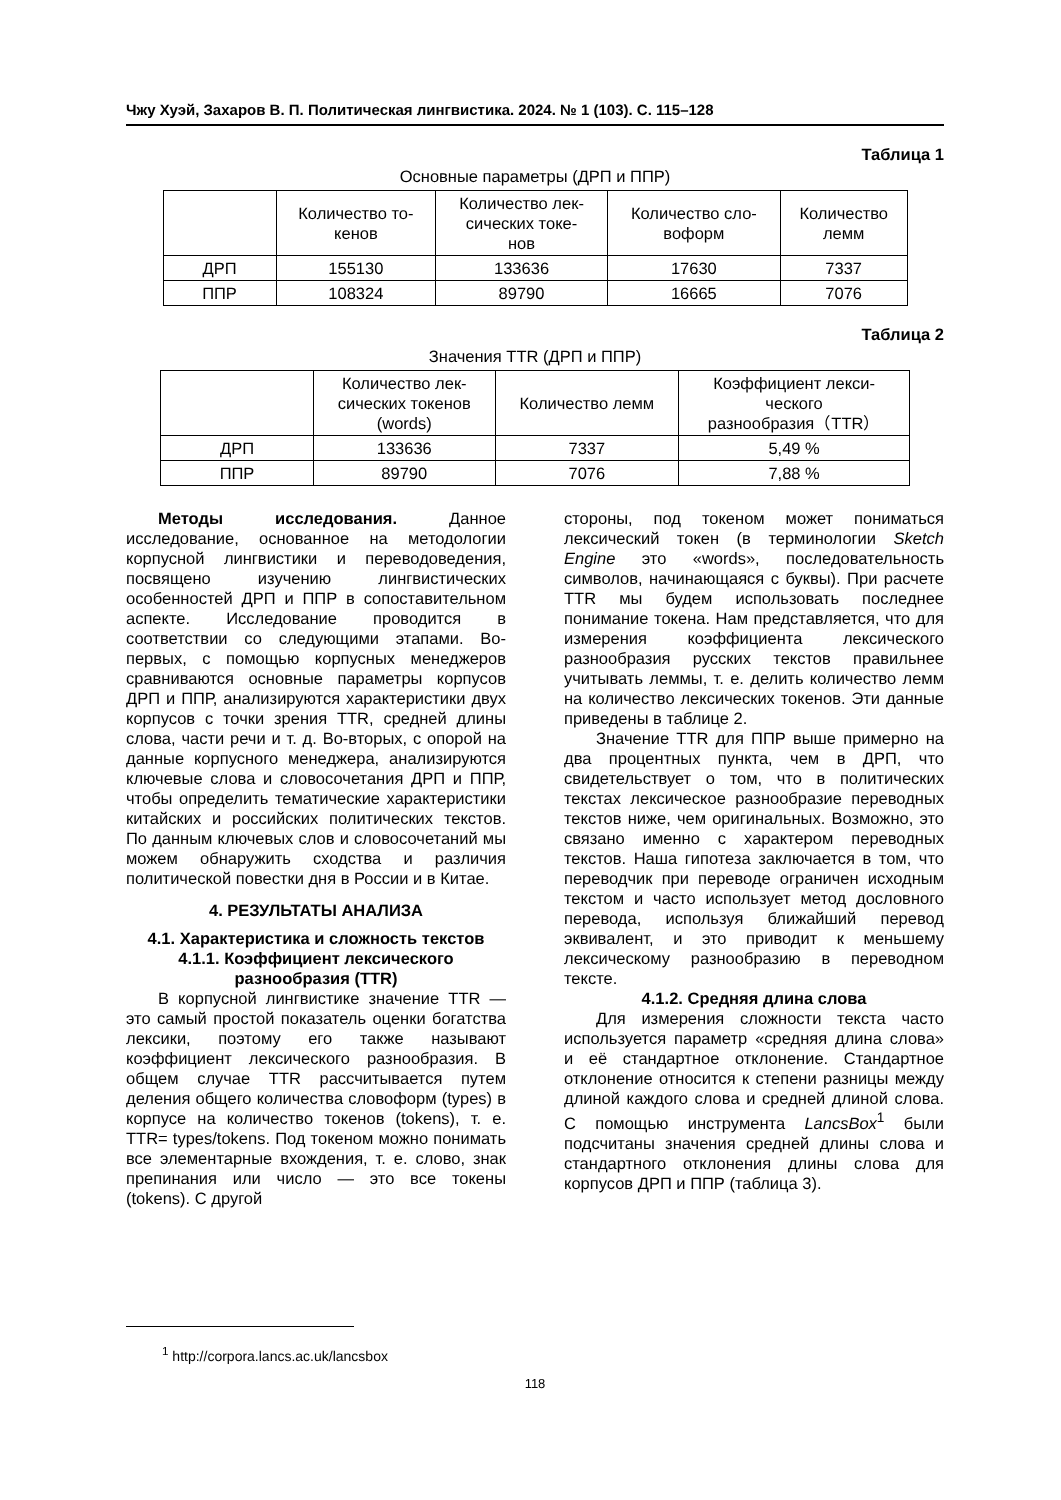Чжу Хуэй, Захаров В. П. Политическая лингвистика. 2024. № 1 (103). С. 115–128
Таблица 1
Основные параметры (ДРП и ППР)
| | Количество то- кенов | Количество лек- сических токе- нов | Количество сло- воформ | Количество лемм |
| --- | --- | --- | --- | --- |
| ДРП | 155130 | 133636 | 17630 | 7337 |
| ППР | 108324 | 89790 | 16665 | 7076 |
Таблица 2
Значения TTR (ДРП и ППР)
| | Количество лек- сических токенов (words) | Количество лемм | Коэффициент лекси- ческого разнообразия（TTR） |
| --- | --- | --- | --- |
| ДРП | 133636 | 7337 | 5,49 % |
| ППР | 89790 | 7076 | 7,88 % |
Методы исследования. Данное исследование, основанное на методологии корпусной лингвистики и переводоведения, посвящено изучению лингвистических особенностей ДРП и ППР в сопоставительном аспекте. Исследование проводится в соответствии со следующими этапами. Во-первых, с помощью корпусных менеджеров сравниваются основные параметры корпусов ДРП и ППР, анализируются характеристики двух корпусов с точки зрения TTR, средней длины слова, части речи и т. д. Во-вторых, с опорой на данные корпусного менеджера, анализируются ключевые слова и словосочетания ДРП и ППР, чтобы определить тематические характеристики китайских и российских политических текстов. По данным ключевых слов и словосочетаний мы можем обнаружить сходства и различия политической повестки дня в России и в Китае.
4. РЕЗУЛЬТАТЫ АНАЛИЗА
4.1. Характеристика и сложность текстов
4.1.1. Коэффициент лексического
разнообразия (TTR)
В корпусной лингвистике значение TTR — это самый простой показатель оценки богатства лексики, поэтому его также называют коэффициент лексического разнообразия. В общем случае TTR рассчитывается путем деления общего количества словоформ (types) в корпусе на количество токенов (tokens), т. е. TTR= types/tokens. Под токеном можно понимать все элементарные вхождения, т. е. слово, знак препинания или число — это все токены (tokens). С другой
стороны, под токеном может пониматься лексический токен (в терминологии Sketch Engine это «words», последовательность символов, начинающаяся с буквы). При расчете TTR мы будем использовать последнее понимание токена. Нам представляется, что для измерения коэффициента лексического разнообразия русских текстов правильнее учитывать леммы, т. е. делить количество лемм на количество лексических токенов. Эти данные приведены в таблице 2.
Значение TTR для ППР выше примерно на два процентных пункта, чем в ДРП, что свидетельствует о том, что в политических текстах лексическое разнообразие переводных текстов ниже, чем оригинальных. Возможно, это связано именно с характером переводных текстов. Наша гипотеза заключается в том, что переводчик при переводе ограничен исходным текстом и часто использует метод дословного перевода, используя ближайший перевод эквивалент, и это приводит к меньшему лексическому разнообразию в переводном тексте.
4.1.2. Средняя длина слова
Для измерения сложности текста часто используется параметр «средняя длина слова» и её стандартное отклонение. Стандартное отклонение относится к степени разницы между длиной каждого слова и средней длиной слова. С помощью инструмента LancsBox<sup>1</sup> были подсчитаны значения средней длины слова и стандартного отклонения длины слова для корпусов ДРП и ППР (таблица 3).
<sup>1</sup> http://corpora.lancs.ac.uk/lancsbox
118